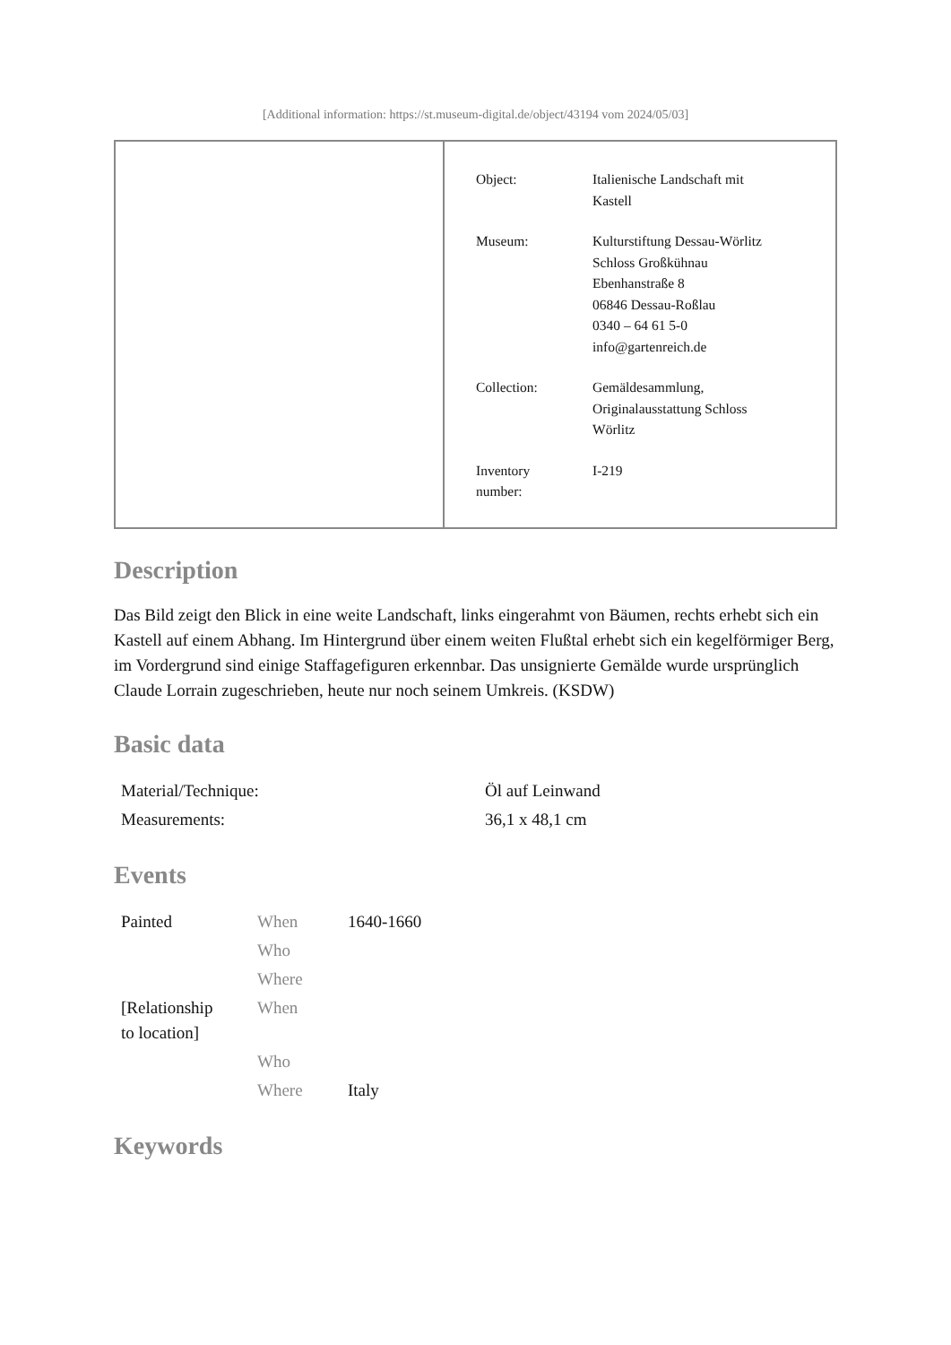[Additional information: https://st.museum-digital.de/object/43194 vom 2024/05/03]
| Object: | Italienische Landschaft mit Kastell |
| Museum: | Kulturstiftung Dessau-Wörlitz Schloss Großkühnau Ebenhanstraße 8 06846 Dessau-Roßlau 0340 – 64 61 5-0 info@gartenreich.de |
| Collection: | Gemäldesammlung, Originalausstattung Schloss Wörlitz |
| Inventory number: | I-219 |
Description
Das Bild zeigt den Blick in eine weite Landschaft, links eingerahmt von Bäumen, rechts erhebt sich ein Kastell auf einem Abhang. Im Hintergrund über einem weiten Flußtal erhebt sich ein kegelförmiger Berg, im Vordergrund sind einige Staffagefiguren erkennbar. Das unsignierte Gemälde wurde ursprünglich Claude Lorrain zugeschrieben, heute nur noch seinem Umkreis. (KSDW)
Basic data
| Material/Technique: | Öl auf Leinwand |
| Measurements: | 36,1 x 48,1 cm |
Events
| Painted | When | 1640-1660 |
| | Who | |
| | Where | |
| [Relationship to location] | When | |
| | Who | |
| | Where | Italy |
Keywords